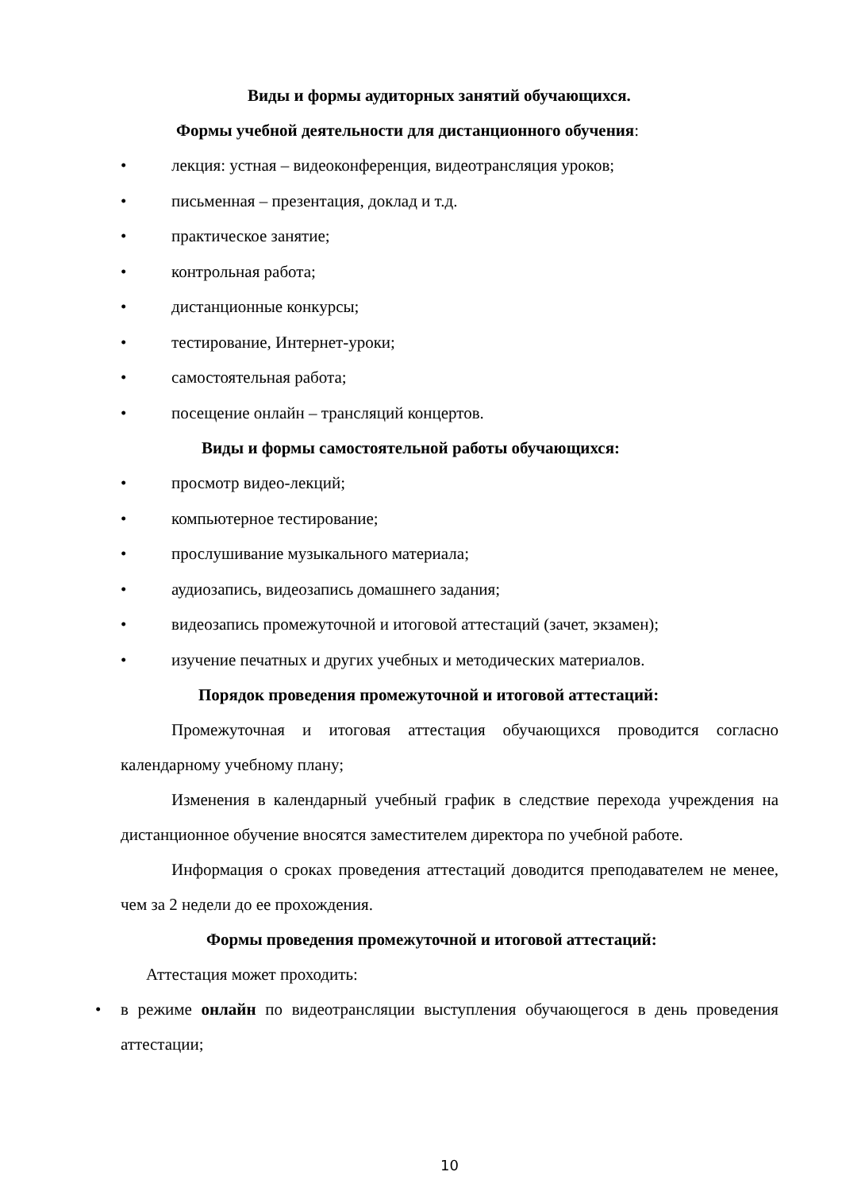Виды и формы аудиторных занятий обучающихся.
Формы учебной деятельности для дистанционного обучения:
• лекция: устная – видеоконференция, видеотрансляция уроков;
• письменная – презентация, доклад и т.д.
• практическое занятие;
• контрольная работа;
• дистанционные конкурсы;
• тестирование, Интернет-уроки;
• самостоятельная работа;
• посещение онлайн – трансляций концертов.
Виды и формы самостоятельной работы обучающихся:
• просмотр видео-лекций;
• компьютерное тестирование;
• прослушивание музыкального материала;
• аудиозапись, видеозапись домашнего задания;
• видеозапись промежуточной и итоговой аттестаций (зачет, экзамен);
• изучение печатных и других учебных и методических материалов.
Порядок проведения промежуточной и итоговой аттестаций:
Промежуточная и итоговая аттестация обучающихся проводится согласно календарному учебному плану;
Изменения в календарный учебный график в следствие перехода учреждения на дистанционное обучение вносятся заместителем директора по учебной работе.
Информация о сроках проведения аттестаций доводится преподавателем не менее, чем за 2 недели до ее прохождения.
Формы проведения промежуточной и итоговой аттестаций:
Аттестация может проходить:
• в режиме онлайн по видеотрансляции выступления обучающегося в день проведения аттестации;
10